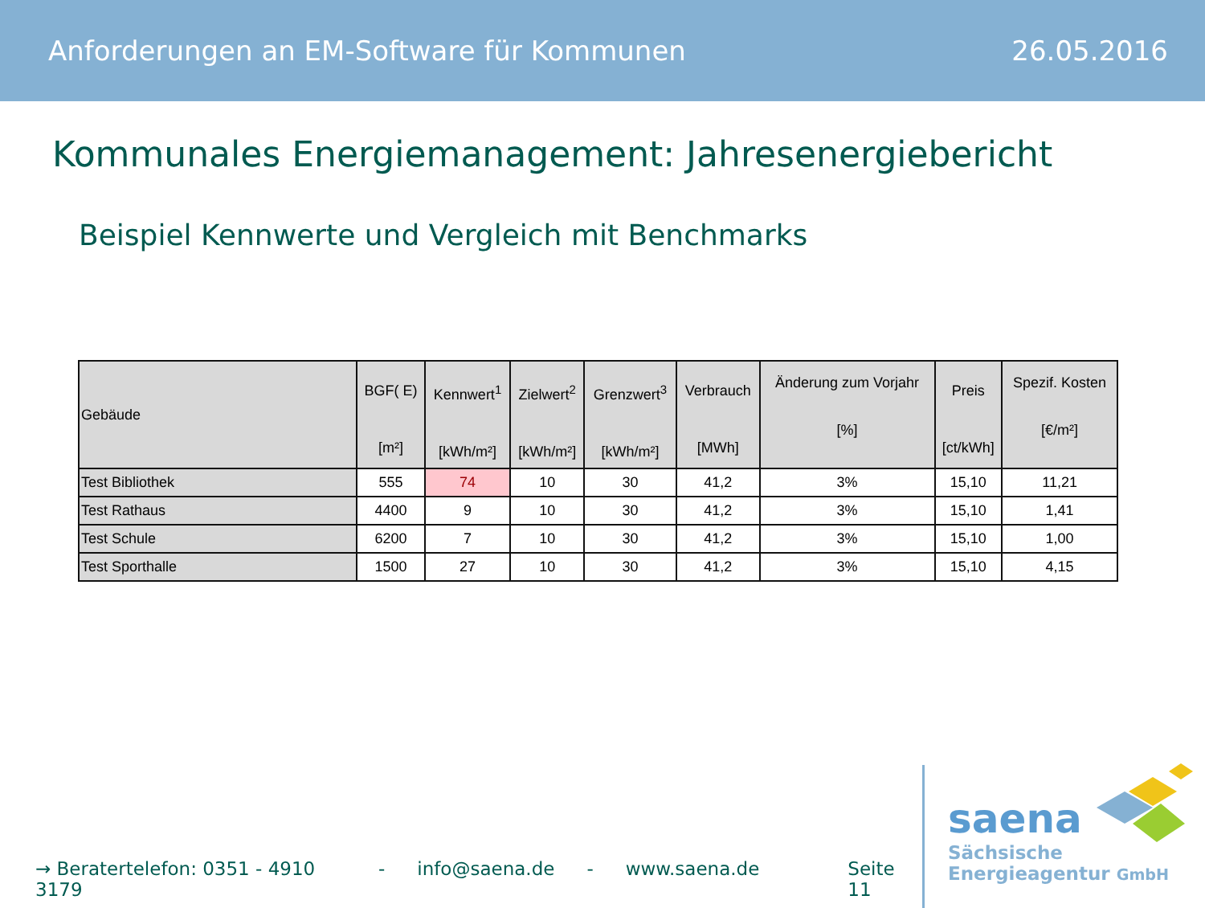Anforderungen an EM-Software für Kommunen 26.05.2016
Kommunales Energiemanagement: Jahresenergiebericht
Beispiel Kennwerte und Vergleich mit Benchmarks
| Gebäude | BGF( E) [m²] | Kennwert<sup>1</sup> [kWh/m²] | Zielwert<sup>2</sup> [kWh/m²] | Grenzwert<sup>3</sup> [kWh/m²] | Verbrauch [MWh] | Änderung zum Vorjahr [%] | Preis [ct/kWh] | Spezif. Kosten [€/m²] |
| --- | --- | --- | --- | --- | --- | --- | --- | --- |
| Test Bibliothek | 555 | 74 | 10 | 30 | 41,2 | 3% | 15,10 | 11,21 |
| Test Rathaus | 4400 | 9 | 10 | 30 | 41,2 | 3% | 15,10 | 1,41 |
| Test Schule | 6200 | 7 | 10 | 30 | 41,2 | 3% | 15,10 | 1,00 |
| Test Sporthalle | 1500 | 27 | 10 | 30 | 41,2 | 3% | 15,10 | 4,15 |
→ Beratertelefon: 0351 - 4910 3179 - info@saena.de - www.saena.de Seite 11
saena
Sächsische
Energieagentur GmbH